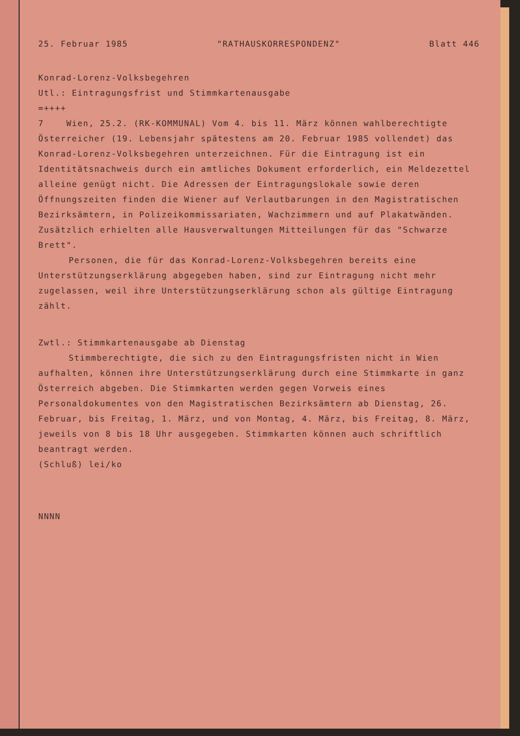25. Februar 1985 "RATHAUSKORRESPONDENZ" Blatt 446
Konrad-Lorenz-Volksbegehren
Utl.: Eintragungsfrist und Stimmkartenausgabe
=++++
7 Wien, 25.2. (RK-KOMMUNAL) Vom 4. bis 11. März können wahlberechtigte Österreicher (19. Lebensjahr spätestens am 20. Februar 1985 vollendet) das Konrad-Lorenz-Volksbegehren unterzeichnen. Für die Eintragung ist ein Identitätsnachweis durch ein amtliches Dokument erforderlich, ein Meldezettel alleine genügt nicht. Die Adressen der Eintragungslokale sowie deren Öffnungszeiten finden die Wiener auf Verlautbarungen in den Magistratischen Bezirksämtern, in Polizeikommissariaten, Wachzimmern und auf Plakatwänden. Zusätzlich erhielten alle Hausverwaltungen Mitteilungen für das "Schwarze Brett".
Personen, die für das Konrad-Lorenz-Volksbegehren bereits eine Unterstützungserklärung abgegeben haben, sind zur Eintragung nicht mehr zugelassen, weil ihre Unterstützungserklärung schon als gültige Eintragung zählt.
Zwtl.: Stimmkartenausgabe ab Dienstag
Stimmberechtigte, die sich zu den Eintragungsfristen nicht in Wien aufhalten, können ihre Unterstützungserklärung durch eine Stimmkarte in ganz Österreich abgeben. Die Stimmkarten werden gegen Vorweis eines Personaldokumentes von den Magistratischen Bezirksämtern ab Dienstag, 26. Februar, bis Freitag, 1. März, und von Montag, 4. März, bis Freitag, 8. März, jeweils von 8 bis 18 Uhr ausgegeben. Stimmkarten können auch schriftlich beantragt werden.
(Schluß) lei/ko
NNNN